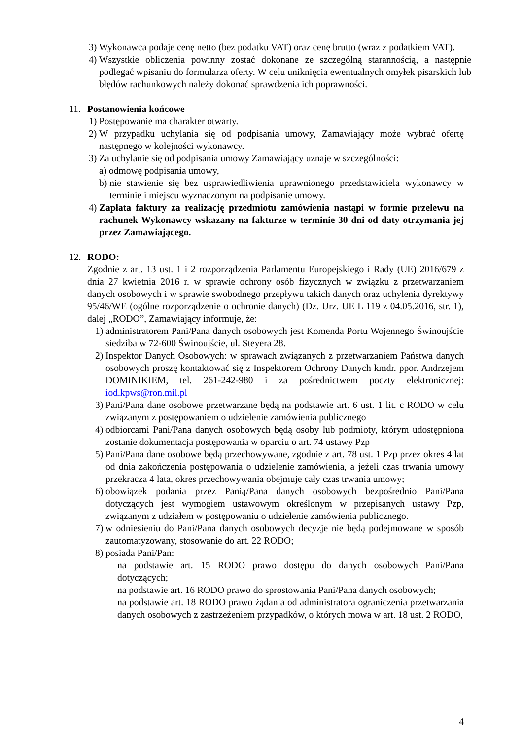3) Wykonawca podaje cenę netto (bez podatku VAT) oraz cenę brutto (wraz z podatkiem VAT).
4) Wszystkie obliczenia powinny zostać dokonane ze szczególną starannością, a następnie podlegać wpisaniu do formularza oferty. W celu uniknięcia ewentualnych omyłek pisarskich lub błędów rachunkowych należy dokonać sprawdzenia ich poprawności.
11. Postanowienia końcowe
1) Postępowanie ma charakter otwarty.
2) W przypadku uchylania się od podpisania umowy, Zamawiający może wybrać ofertę następnego w kolejności wykonawcy.
3) Za uchylanie się od podpisania umowy Zamawiający uznaje w szczególności:
a) odmowę podpisania umowy,
b) nie stawienie się bez usprawiedliwienia uprawnionego przedstawiciela wykonawcy w terminie i miejscu wyznaczonym na podpisanie umowy.
4) Zapłata faktury za realizację przedmiotu zamówienia nastąpi w formie przelewu na rachunek Wykonawcy wskazany na fakturze w terminie 30 dni od daty otrzymania jej przez Zamawiającego.
12. RODO:
Zgodnie z art. 13 ust. 1 i 2 rozporządzenia Parlamentu Europejskiego i Rady (UE) 2016/679 z dnia 27 kwietnia 2016 r. w sprawie ochrony osób fizycznych w związku z przetwarzaniem danych osobowych i w sprawie swobodnego przepływu takich danych oraz uchylenia dyrektywy 95/46/WE (ogólne rozporządzenie o ochronie danych) (Dz. Urz. UE L 119 z 04.05.2016, str. 1), dalej „RODO”, Zamawiający informuje, że:
1) administratorem Pani/Pana danych osobowych jest Komenda Portu Wojennego Świnoujście siedziba w 72-600 Świnoujście, ul. Steyera 28.
2) Inspektor Danych Osobowych: w sprawach związanych z przetwarzaniem Państwa danych osobowych proszę kontaktować się z Inspektorem Ochrony Danych kmdr. ppor. Andrzejem DOMINIKIEM, tel. 261-242-980 i za pośrednictwem poczty elektronicznej: iod.kpws@ron.mil.pl
3) Pani/Pana dane osobowe przetwarzane będą na podstawie art. 6 ust. 1 lit. c RODO w celu związanym z postępowaniem o udzielenie zamówienia publicznego
4) odbiorcami Pani/Pana danych osobowych będą osoby lub podmioty, którym udostępniona zostanie dokumentacja postępowania w oparciu o art. 74 ustawy Pzp
5) Pani/Pana dane osobowe będą przechowywane, zgodnie z art. 78 ust. 1 Pzp przez okres 4 lat od dnia zakończenia postępowania o udzielenie zamówienia, a jeżeli czas trwania umowy przekracza 4 lata, okres przechowywania obejmuje cały czas trwania umowy;
6) obowiązek podania przez Panią/Pana danych osobowych bezpośrednio Pani/Pana dotyczących jest wymogiem ustawowym określonym w przepisanych ustawy Pzp, związanym z udziałem w postępowaniu o udzielenie zamówienia publicznego.
7) w odniesieniu do Pani/Pana danych osobowych decyzje nie będą podejmowane w sposób zautomatyzowany, stosowanie do art. 22 RODO;
8) posiada Pani/Pan:
– na podstawie art. 15 RODO prawo dostępu do danych osobowych Pani/Pana dotyczących;
– na podstawie art. 16 RODO prawo do sprostowania Pani/Pana danych osobowych;
– na podstawie art. 18 RODO prawo żądania od administratora ograniczenia przetwarzania danych osobowych z zastrzeżeniem przypadków, o których mowa w art. 18 ust. 2 RODO,
4